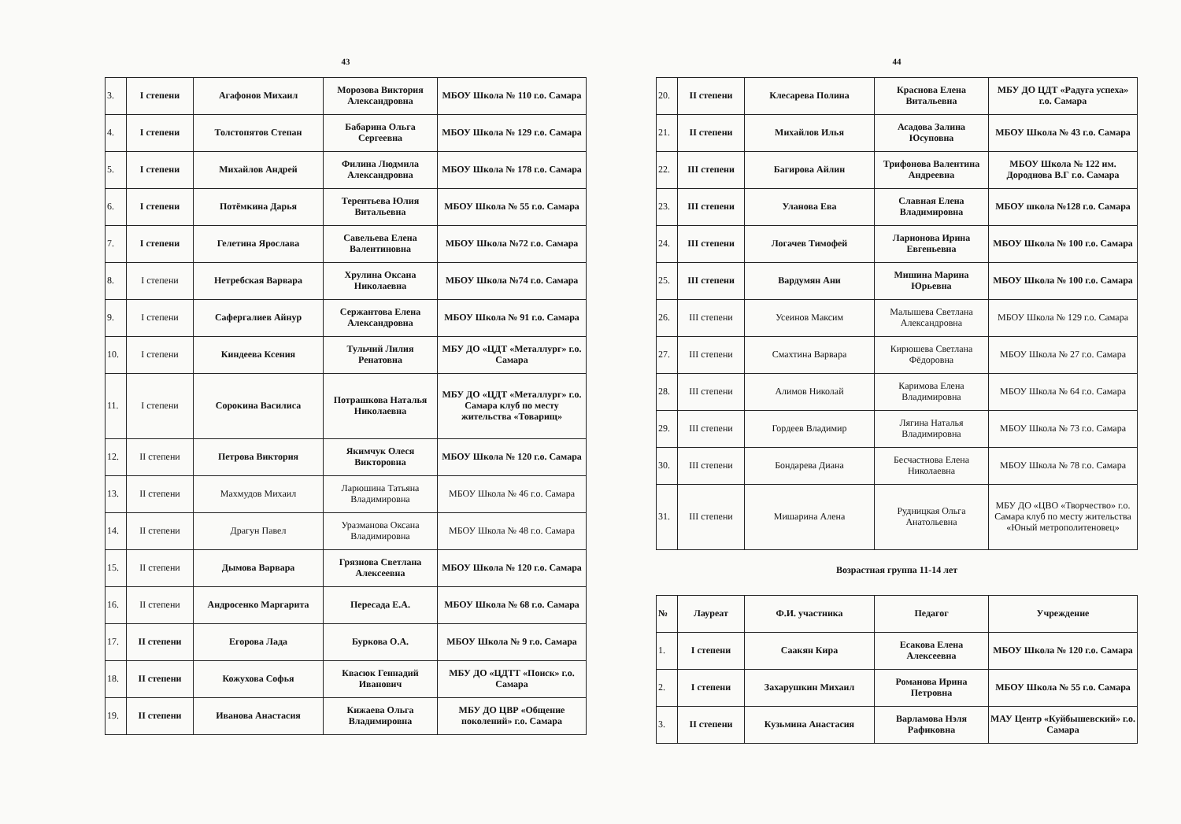43
| 3. | I степени | Агафонов Михаил | Морозова Виктория Александровна | МБОУ Школа № 110 г.о. Самара |
| 4. | I степени | Толстопятов Степан | Бабарина Ольга Сергеевна | МБОУ Школа № 129 г.о. Самара |
| 5. | I степени | Михайлов Андрей | Филина Людмила Александровна | МБОУ Школа № 178 г.о. Самара |
| 6. | I степени | Потёмкина Дарья | Терентьева Юлия Витальевна | МБОУ Школа № 55 г.о. Самара |
| 7. | I степени | Гелетина Ярослава | Савельева Елена Валентиновна | МБОУ Школа №72 г.о. Самара |
| 8. | I степени | Нетребская Варвара | Хрулина Оксана Николаевна | МБОУ Школа №74 г.о. Самара |
| 9. | I степени | Сафергалиев Айнур | Сержантова Елена Александровна | МБОУ Школа № 91 г.о. Самара |
| 10. | I степени | Киндеева Ксения | Тульчий Лилия Ренатовна | МБУ ДО «ЦДТ «Металлург» г.о. Самара |
| 11. | I степени | Сорокина Василиса | Потрашкова Наталья Николаевна | МБУ ДО «ЦДТ «Металлург» г.о. Самара клуб по месту жительства «Товарищ» |
| 12. | II степени | Петрова Виктория | Якимчук Олеся Викторовна | МБОУ Школа № 120 г.о. Самара |
| 13. | II степени | Махмудов Михаил | Ларюшина Татьяна Владимировна | МБОУ Школа № 46 г.о. Самара |
| 14. | II степени | Драгун Павел | Уразманова Оксана Владимировна | МБОУ Школа № 48 г.о. Самара |
| 15. | II степени | Дымова Варвара | Грязнова Светлана Алексеевна | МБОУ Школа № 120 г.о. Самара |
| 16. | II степени | Андросенко Маргарита | Пересада Е.А. | МБОУ Школа № 68 г.о. Самара |
| 17. | II степени | Егорова Лада | Буркова О.А. | МБОУ Школа № 9 г.о. Самара |
| 18. | II степени | Кожухова Софья | Квасюк Геннадий Иванович | МБУ ДО «ЦДТТ «Поиск» г.о. Самара |
| 19. | II степени | Иванова Анастасия | Кижаева Ольга Владимировна | МБУ ДО ЦВР «Общение поколений» г.о. Самара |
44
| 20. | II степени | Клесарева Полина | Краснова Елена Витальевна | МБУ ДО ЦДТ «Радуга успеха» г.о. Самара |
| 21. | II степени | Михайлов Илья | Асадова Залина Юсуповна | МБОУ Школа № 43 г.о. Самара |
| 22. | III степени | Багирова Айлин | Трифонова Валентина Андреевна | МБОУ Школа № 122 им. Дороднова В.Г г.о. Самара |
| 23. | III степени | Уланова Ева | Славная Елена Владимировна | МБОУ школа №128 г.о. Самара |
| 24. | III степени | Логачев Тимофей | Ларионова Ирина Евгеньевна | МБОУ Школа № 100 г.о. Самара |
| 25. | III степени | Вардумян Ани | Мишина Марина Юрьевна | МБОУ Школа № 100 г.о. Самара |
| 26. | III степени | Усеинов Максим | Малышева Светлана Александровна | МБОУ Школа № 129 г.о. Самара |
| 27. | III степени | Смахтина Варвара | Кирюшева Светлана Фёдоровна | МБОУ Школа № 27 г.о. Самара |
| 28. | III степени | Алимов Николай | Каримова Елена Владимировна | МБОУ Школа № 64 г.о. Самара |
| 29. | III степени | Гордеев Владимир | Лягина Наталья Владимировна | МБОУ Школа № 73 г.о. Самара |
| 30. | III степени | Бондарева Диана | Бесчастнова Елена Николаевна | МБОУ Школа № 78 г.о. Самара |
| 31. | III степени | Мишарина Алена | Рудницкая Ольга Анатольевна | МБУ ДО «ЦВО «Творчество» г.о. Самара клуб по месту жительства «Юный метрополитеновец» |
Возрастная группа 11-14 лет
| № | Лауреат | Ф.И. участника | Педагог | Учреждение |
| --- | --- | --- | --- | --- |
| 1. | I степени | Саакян Кира | Есакова Елена Алексеевна | МБОУ Школа № 120 г.о. Самара |
| 2. | I степени | Захарушкин Михаил | Романова Ирина Петровна | МБОУ Школа № 55 г.о. Самара |
| 3. | II степени | Кузьмина Анастасия | Варламова Нэля Рафиковна | МАУ Центр «Куйбышевский» г.о. Самара |